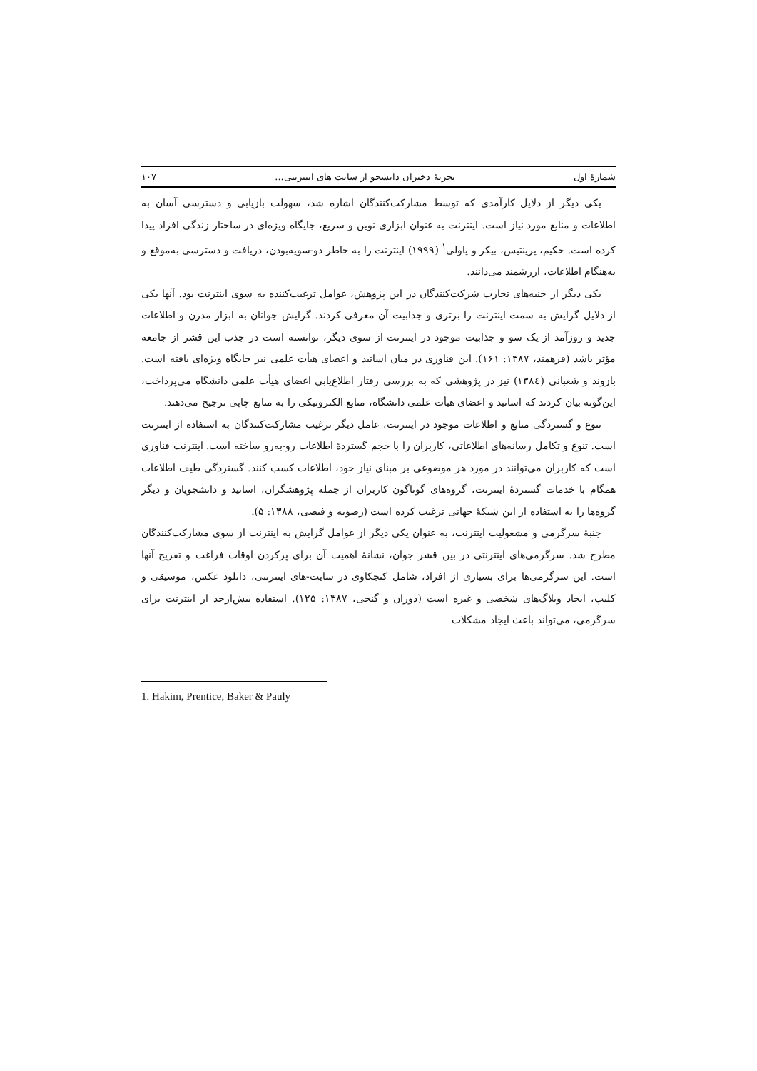شمارۀ اول تجربۀ دختران دانشجو از سایت های اینترنتی... ۱۰۷
یکی دیگر از دلایل کارآمدی که توسط مشارکت‌کنندگان اشاره شد، سهولت بازیابی و دسترسی آسان به اطلاعات و منابع مورد نیاز است. اینترنت به عنوان ابزاری نوین و سریع، جایگاه ویژه‌ای در ساختار زندگی افراد پیدا کرده است. حکیم، پرینتیس، بیکر و پاولی<sup>۱</sup> (۱۹۹۹) اینترنت را به خاطر دو-سویه‌بودن، دریافت و دسترسی به‌موقع و به‌هنگام اطلاعات، ارزشمند می‌دانند.
یکی دیگر از جنبه‌های تجارب شرکت‌کنندگان در این پژوهش، عوامل ترغیب‌کننده به سوی اینترنت بود. آنها یکی از دلایل گرایش به سمت اینترنت را برتری و جذابیت آن معرفی کردند. گرایش جوانان به ابزار مدرن و اطلاعات جدید و روزآمد از یک سو و جذابیت موجود در اینترنت از سوی دیگر، توانسته است در جذب این قشر از جامعه مؤثر باشد (فرهمند، ۱۳۸۷: ۱۶۱). این فناوری در میان اساتید و اعضای هیأت علمی نیز جایگاه ویژه‌ای یافته است. بازوند و شعبانی (۱۳۸٤) نیز در پژوهشی که به بررسی رفتار اطلاع‌یابی اعضای هیأت علمی دانشگاه می‌پرداخت، این‌گونه بیان کردند که اساتید و اعضای هیأت علمی دانشگاه، منابع الکترونیکی را به منابع چاپی ترجیح می‌دهند.
تنوع و گستردگی منابع و اطلاعات موجود در اینترنت، عامل دیگر ترغیب مشارکت‌کنندگان به استفاده از اینترنت است. تنوع و تکامل رسانه‌های اطلاعاتی، کاربران را با حجم گستردۀ اطلاعات رو-به‌رو ساخته است. اینترنت فناوری است که کاربران می‌توانند در مورد هر موضوعی بر مبنای نیاز خود، اطلاعات کسب کنند. گستردگی طیف اطلاعات همگام با خدمات گستردۀ اینترنت، گروه‌های گوناگون کاربران از جمله پژوهشگران، اساتید و دانشجویان و دیگر گروه‌ها را به استفاده از این شبکۀ جهانی ترغیب کرده است (رضویه و فیضی، ۱۳۸۸: ۵).
جنبۀ سرگرمی و مشغولیت اینترنت، به عنوان یکی دیگر از عوامل گرایش به اینترنت از سوی مشارکت‌کنندگان مطرح شد. سرگرمی‌های اینترنتی در بین قشر جوان، نشانۀ اهمیت آن برای پرکردن اوقات فراغت و تفریح آنها است. این سرگرمی‌ها برای بسیاری از افراد، شامل کنجکاوی در سایت-های اینترنتی، دانلود عکس، موسیقی و کلیپ، ایجاد وبلاگ‌های شخصی و غیره است (دوران و گنجی، ۱۳۸۷: ۱۲۵). استفاده بیش‌ازحد از اینترنت برای سرگرمی، می‌تواند باعث ایجاد مشکلات
1. Hakim, Prentice, Baker & Pauly